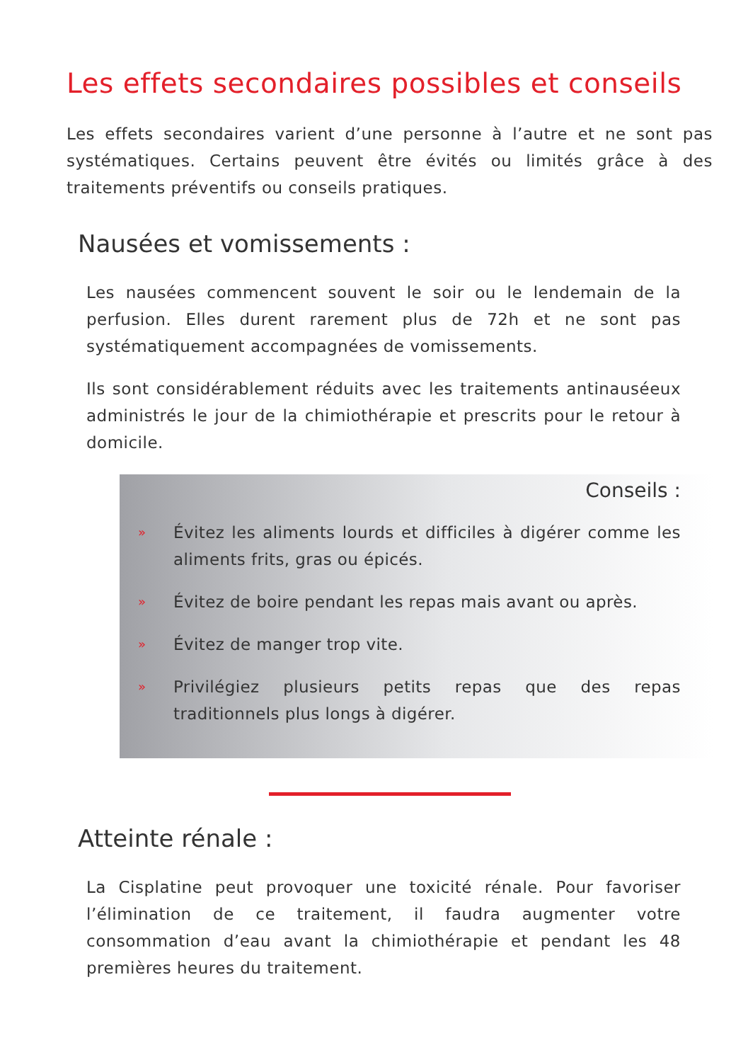Les effets secondaires possibles et conseils
Les effets secondaires varient d’une personne à l’autre et ne sont pas systématiques. Certains peuvent être évités ou limités grâce à des traitements préventifs ou conseils pratiques.
Nausées et vomissements :
Les nausées commencent souvent le soir ou le lendemain de la perfusion. Elles durent rarement plus de 72h et ne sont pas systématiquement accompagnées de vomissements.
Ils sont considérablement réduits avec les traitements antinauséeux administrés le jour de la chimiothérapie et prescrits pour le retour à domicile.
Conseils :
»
Évitez les aliments lourds et difficiles à digérer comme les aliments frits, gras ou épicés.
»
Évitez de boire pendant les repas mais avant ou après.
»
Évitez de manger trop vite.
»
Privilégiez plusieurs petits repas que des repas traditionnels plus longs à digérer.
Atteinte rénale :
La Cisplatine peut provoquer une toxicité rénale. Pour favoriser l’élimination de ce traitement, il faudra augmenter votre consommation d’eau avant la chimiothérapie et pendant les 48 premières heures du traitement.